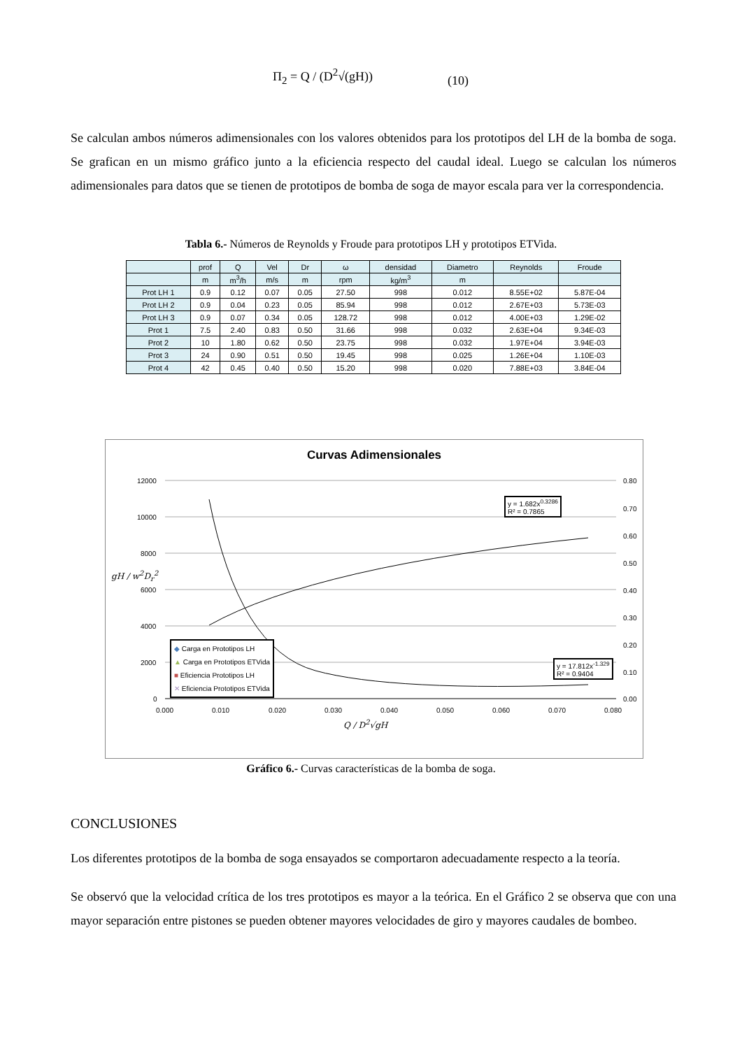Π<sub>2</sub> = Q / (D<sup>2</sup>√(gH)) (10)
Se calculan ambos números adimensionales con los valores obtenidos para los prototipos del LH de la bomba de soga. Se grafican en un mismo gráfico junto a la eficiencia respecto del caudal ideal. Luego se calculan los números adimensionales para datos que se tienen de prototipos de bomba de soga de mayor escala para ver la correspondencia.
Tabla 6.- Números de Reynolds y Froude para prototipos LH y prototipos ETVida.
| | prof | Q | Vel | Dr | ω | densidad | Diametro | Reynolds | Froude |
| --- | --- | --- | --- | --- | --- | --- | --- | --- | --- |
| | m | m<sup>3</sup>/h | m/s | m | rpm | kg/m<sup>3</sup> | m | | |
| Prot LH 1 | 0.9 | 0.12 | 0.07 | 0.05 | 27.50 | 998 | 0.012 | 8.55E+02 | 5.87E-04 |
| Prot LH 2 | 0.9 | 0.04 | 0.23 | 0.05 | 85.94 | 998 | 0.012 | 2.67E+03 | 5.73E-03 |
| Prot LH 3 | 0.9 | 0.07 | 0.34 | 0.05 | 128.72 | 998 | 0.012 | 4.00E+03 | 1.29E-02 |
| Prot 1 | 7.5 | 2.40 | 0.83 | 0.50 | 31.66 | 998 | 0.032 | 2.63E+04 | 9.34E-03 |
| Prot 2 | 10 | 1.80 | 0.62 | 0.50 | 23.75 | 998 | 0.032 | 1.97E+04 | 3.94E-03 |
| Prot 3 | 24 | 0.90 | 0.51 | 0.50 | 19.45 | 998 | 0.025 | 1.26E+04 | 1.10E-03 |
| Prot 4 | 42 | 0.45 | 0.40 | 0.50 | 15.20 | 998 | 0.020 | 7.88E+03 | 3.84E-04 |
Curvas Adimensionales
12000
10000
8000
6000
4000
2000
0
0.80
0.70
0.60
0.50
0.40
0.30
0.20
0.10
0.00
0.000
0.010
0.020
0.030
0.040
0.050
0.060
0.070
0.080
y = 1.682x<sup>0.3286</sup>
R² = 0.7865
y = 17.812x<sup>-1.329</sup>
R² = 0.9404
◆ Carga en Prototipos LH
▲ Carga en Prototipos ETVida
■ Eficiencia Prototipos LH
✕ Eficiencia Prototipos ETVida
gH / w<sup>2</sup>D<sub>r</sub><sup>2</sup>
Q / D<sup>2</sup>√gH
Gráfico 6.- Curvas características de la bomba de soga.
CONCLUSIONES
Los diferentes prototipos de la bomba de soga ensayados se comportaron adecuadamente respecto a la teoría.
Se observó que la velocidad crítica de los tres prototipos es mayor a la teórica. En el Gráfico 2 se observa que con una mayor separación entre pistones se pueden obtener mayores velocidades de giro y mayores caudales de bombeo.